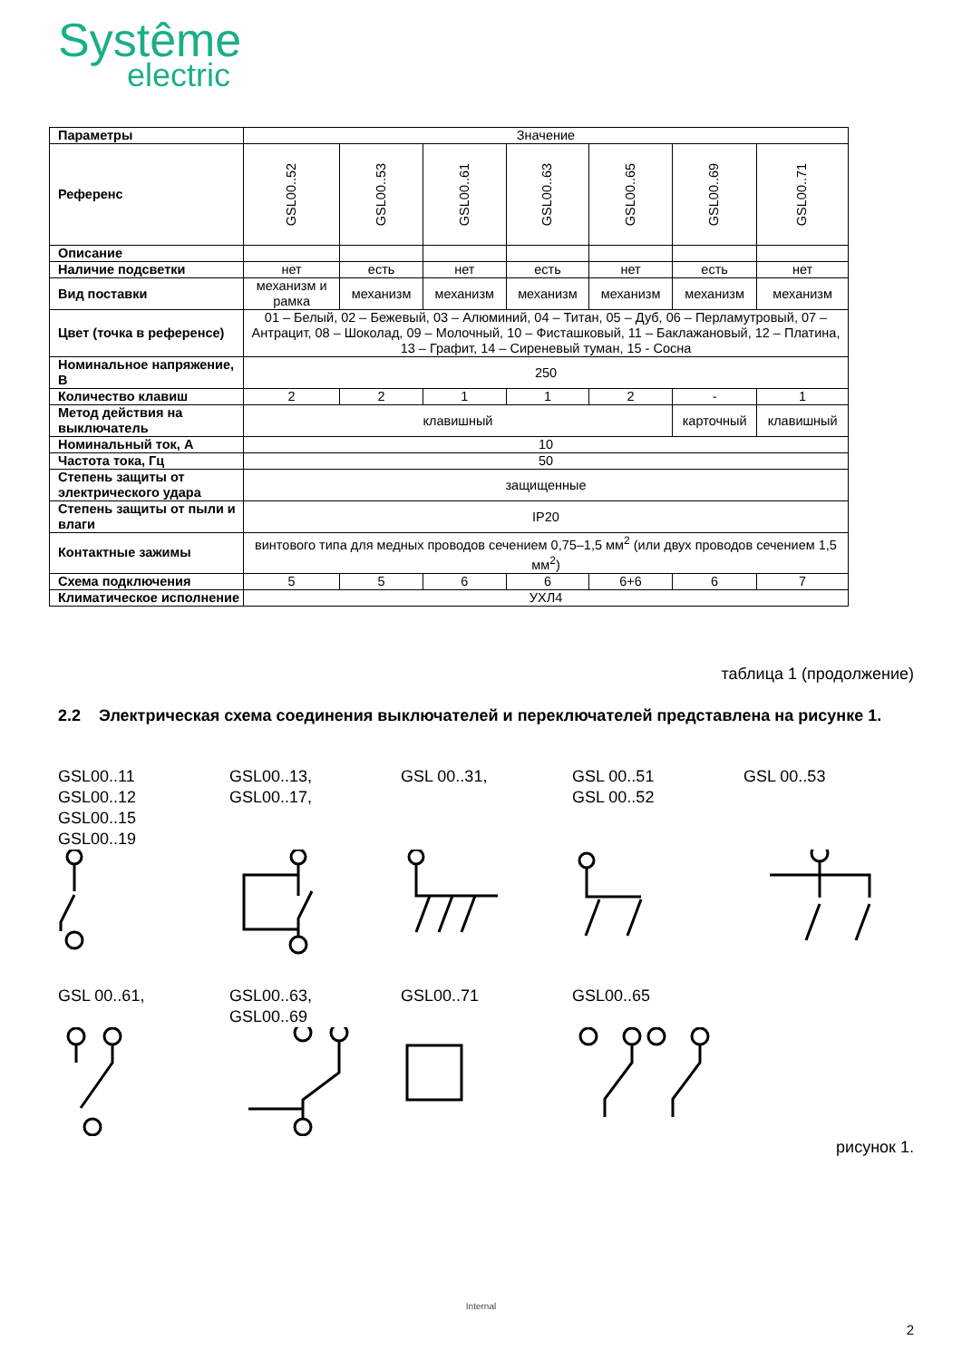Systême
electric
| Параметры | Значение | | | | | | |
| Референс | GSL00..52 | GSL00..53 | GSL00..61 | GSL00..63 | GSL00..65 | GSL00..69 | GSL00..71 |
| Описание | | | | | | | |
| Наличие подсветки | нет | есть | нет | есть | нет | есть | нет |
| Вид поставки | механизм и рамка | механизм | механизм | механизм | механизм | механизм | механизм |
| Цвет (точка в референсе) | 01 – Белый, 02 – Бежевый, 03 – Алюминий, 04 – Титан, 05 – Дуб, 06 – Перламутровый, 07 – Антрацит, 08 – Шоколад, 09 – Молочный, 10 – Фисташковый, 11 – Баклажановый, 12 – Платина, 13 – Графит, 14 – Сиреневый туман, 15 - Сосна | | | | | | |
| Номинальное напряжение, В | 250 | | | | | | |
| Количество клавиш | 2 | 2 | 1 | 1 | 2 | - | 1 |
| Метод действия на выключатель | клавишный | | | | | карточный | клавишный |
| Номинальный ток, А | 10 | | | | | | |
| Частота тока, Гц | 50 | | | | | | |
| Степень защиты от электрического удара | защищенные | | | | | | |
| Степень защиты от пыли и влаги | IP20 | | | | | | |
| Контактные зажимы | винтового типа для медных проводов сечением 0,75–1,5 мм<sup>2</sup> (или двух проводов сечением 1,5 мм<sup>2</sup>) | | | | | | |
| Схема подключения | 5 | 5 | 6 | 6 | 6+6 | 6 | 7 |
| Климатическое исполнение | УХЛ4 | | | | | | |
таблица 1 (продолжение)
2.2 Электрическая схема соединения выключателей и переключателей представлена на рисунке 1.
GSL00..11
GSL00..12
GSL00..15
GSL00..19
GSL00..13,
GSL00..17,
GSL 00..31, GSL 00..51
GSL 00..52
GSL 00..53
GSL 00..61, GSL00..63,
GSL00..69
GSL00..71 GSL00..65
рисунок 1.
Internal
2